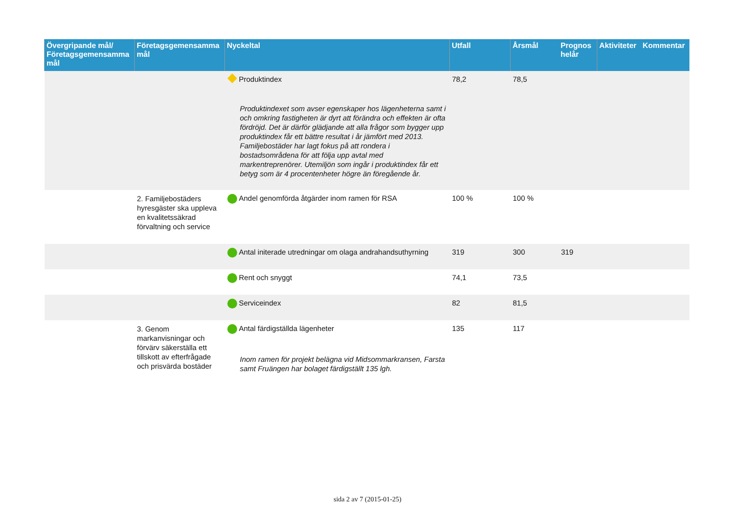| Övergripande mål/ Företagsgemensamma mål | Företagsgemensamma mål | Nyckeltal | Utfall | Årsmål | Prognos helår | Aktiviteter | Kommentar |
| --- | --- | --- | --- | --- | --- | --- | --- |
| | | Produktindex Produktindexet som avser egenskaper hos lägenheterna samt i och omkring fastigheten är dyrt att förändra och effekten är ofta fördröjd. Det är därför glädjande att alla frågor som bygger upp produktindex får ett bättre resultat i år jämfört med 2013. Familjebostäder har lagt fokus på att rondera i bostadsområdena för att följa upp avtal med markentreprenörer. Utemiljön som ingår i produktindex får ett betyg som är 4 procentenheter högre än föregående år. | 78,2 | 78,5 | | | |
| | 2. Familjebostäders hyresgäster ska uppleva en kvalitetssäkrad förvaltning och service | Andel genomförda åtgärder inom ramen för RSA | 100 % | 100 % | | | |
| | | Antal initerade utredningar om olaga andrahandsuthyrning | 319 | 300 | 319 | | |
| | | Rent och snyggt | 74,1 | 73,5 | | | |
| | | Serviceindex | 82 | 81,5 | | | |
| | 3. Genom markanvisningar och förvärv säkerställa ett tillskott av efterfrågade och prisvärda bostäder | Antal färdigställda lägenheter Inom ramen för projekt belägna vid Midsommarkransen, Farsta samt Fruängen har bolaget färdigställt 135 lgh. | 135 | 117 | | | |
sida 2 av 7 (2015-01-25)